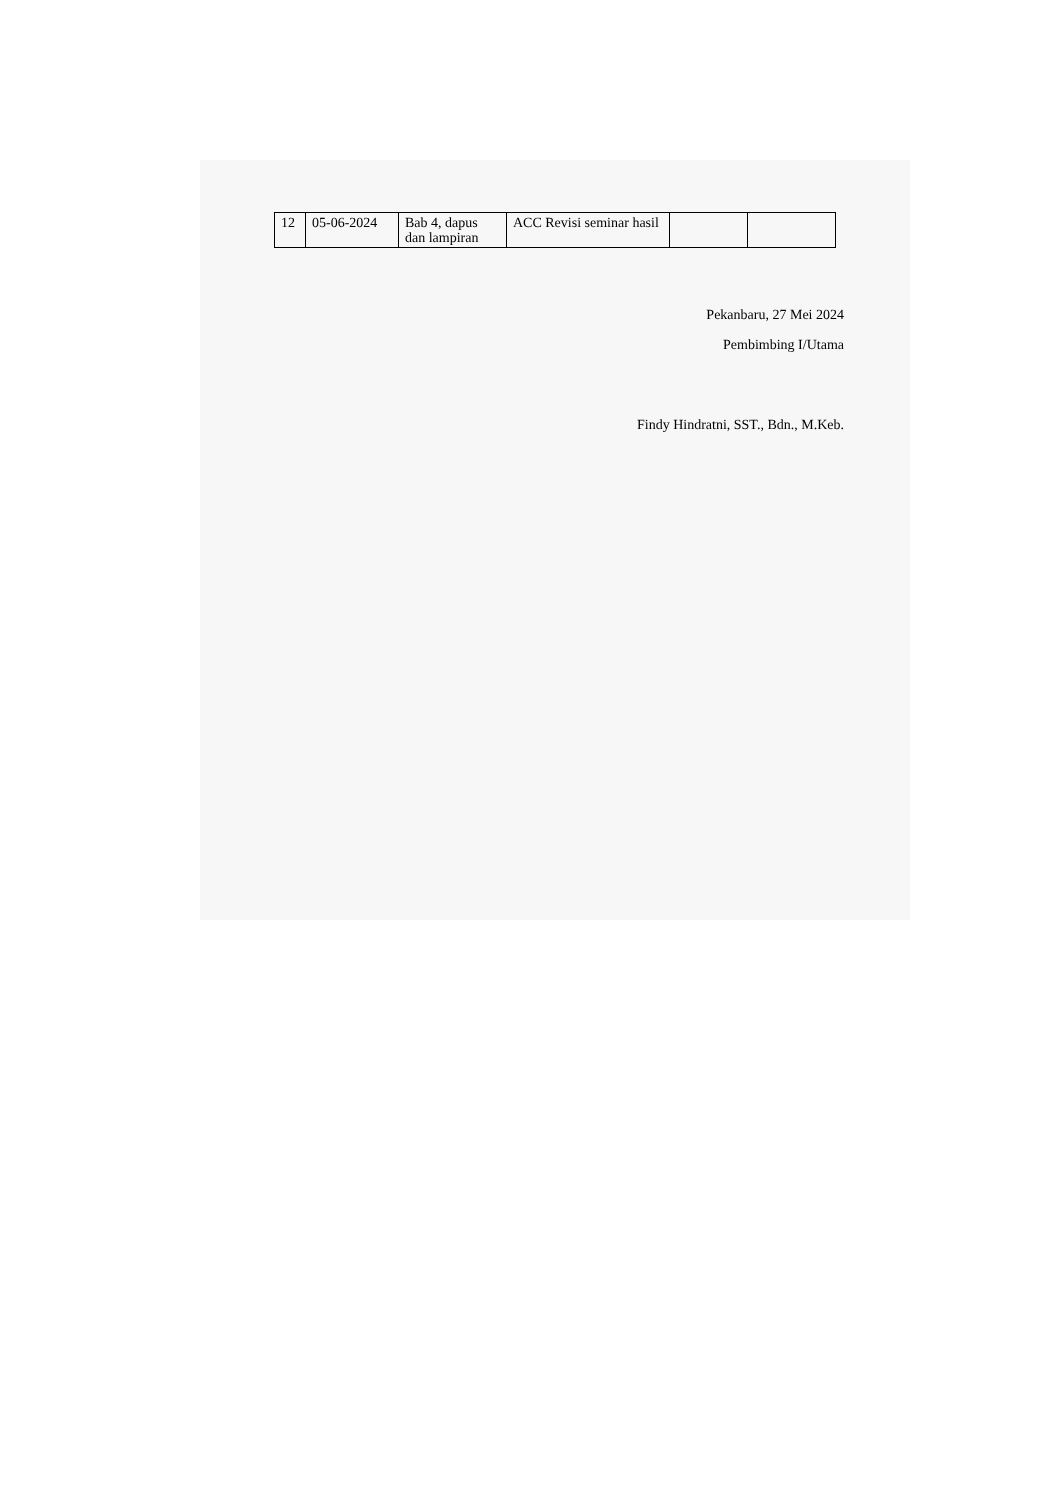| 12 | 05-06-2024 | Bab 4, dapus dan lampiran | ACC Revisi seminar hasil | | |
Pekanbaru, 27 Mei 2024
Pembimbing I/Utama
Findy Hindratni, SST., Bdn., M.Keb.